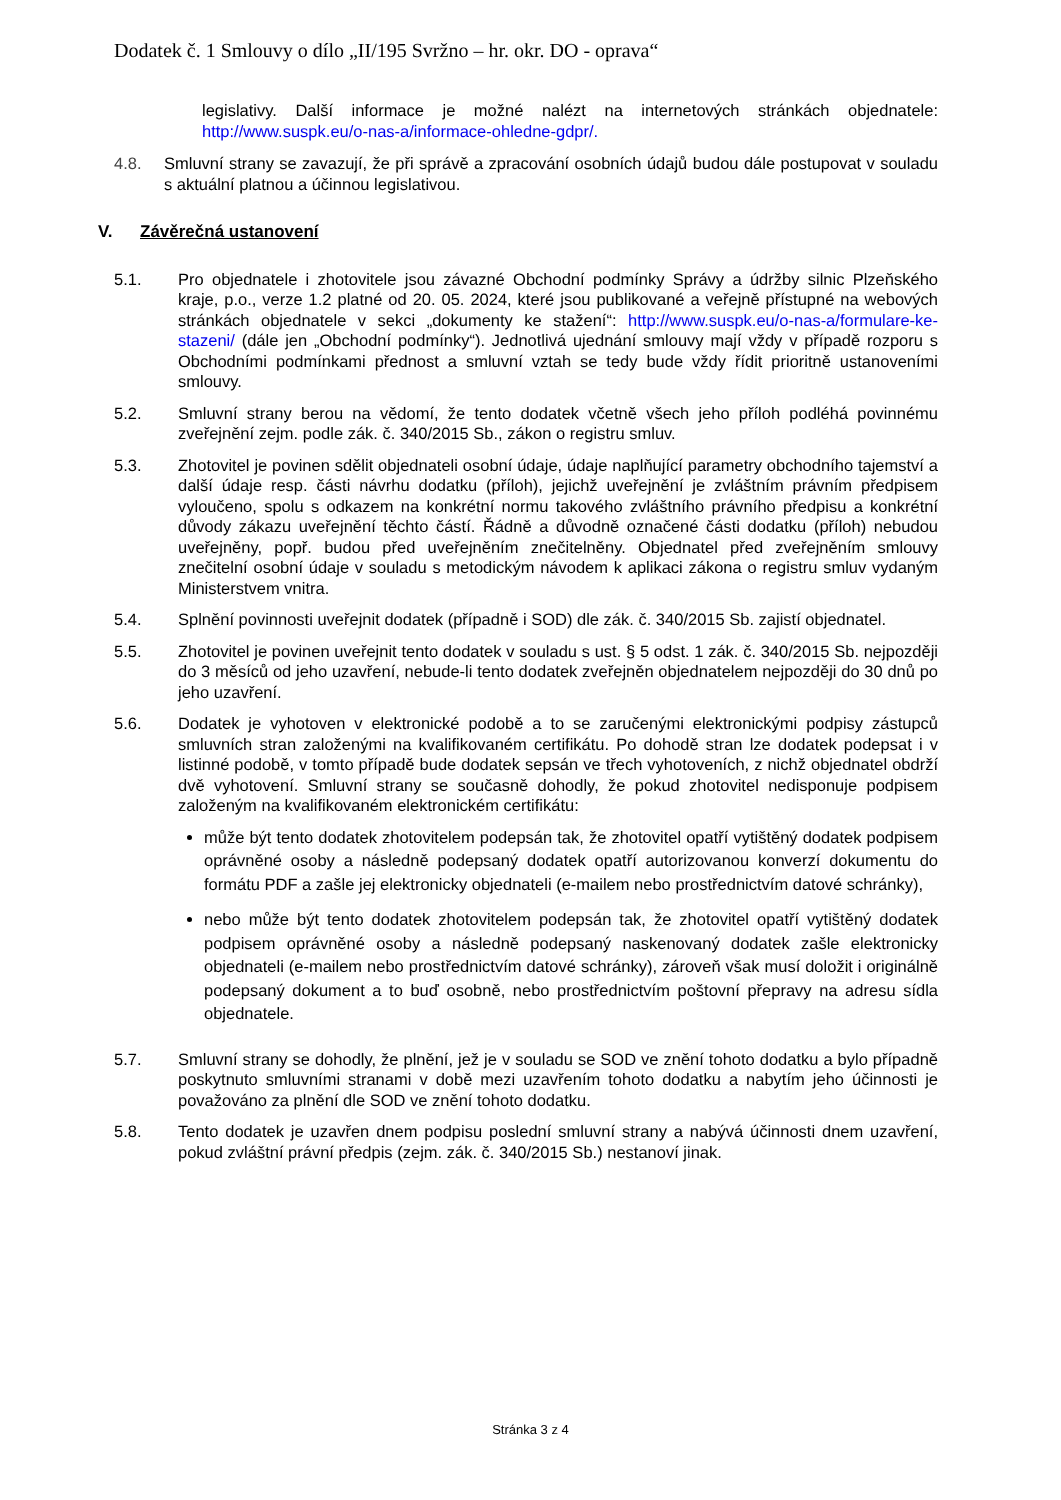Dodatek č. 1 Smlouvy o dílo „II/195 Svržno – hr. okr. DO - oprava“
legislativy. Další informace je možné nalézt na internetových stránkách objednatele: http://www.suspk.eu/o-nas-a/informace-ohledne-gdpr/.
4.8. Smluvní strany se zavazují, že při správě a zpracování osobních údajů budou dále postupovat v souladu s aktuální platnou a účinnou legislativou.
V. Závěrečná ustanovení
5.1. Pro objednatele i zhotovitele jsou závazné Obchodní podmínky Správy a údržby silnic Plzeňského kraje, p.o., verze 1.2 platné od 20. 05. 2024, které jsou publikované a veřejně přístupné na webových stránkách objednatele v sekci „dokumenty ke stažení“: http://www.suspk.eu/o-nas-a/formulare-ke-stazeni/ (dále jen „Obchodní podmínky“). Jednotlivá ujednání smlouvy mají vždy v případě rozporu s Obchodními podmínkami přednost a smluvní vztah se tedy bude vždy řídit prioritně ustanoveními smlouvy.
5.2. Smluvní strany berou na vědomí, že tento dodatek včetně všech jeho příloh podléhá povinnému zveřejnění zejm. podle zák. č. 340/2015 Sb., zákon o registru smluv.
5.3. Zhotovitel je povinen sdělit objednateli osobní údaje, údaje naplňující parametry obchodního tajemství a další údaje resp. části návrhu dodatku (příloh), jejichž uveřejnění je zvláštním právním předpisem vyloučeno, spolu s odkazem na konkrétní normu takového zvláštního právního předpisu a konkrétní důvody zákazu uveřejnění těchto částí. Řádně a důvodně označené části dodatku (příloh) nebudou uveřejněny, popř. budou před uveřejněním znečitelněny. Objednatel před zveřejněním smlouvy znečitelní osobní údaje v souladu s metodickým návodem k aplikaci zákona o registru smluv vydaným Ministerstvem vnitra.
5.4. Splnění povinnosti uveřejnit dodatek (případně i SOD) dle zák. č. 340/2015 Sb. zajistí objednatel.
5.5. Zhotovitel je povinen uveřejnit tento dodatek v souladu s ust. § 5 odst. 1 zák. č. 340/2015 Sb. nejpozději do 3 měsíců od jeho uzavření, nebude-li tento dodatek zveřejněn objednatelem nejpozději do 30 dnů po jeho uzavření.
5.6. Dodatek je vyhotoven v elektronické podobě a to se zaručenými elektronickými podpisy zástupců smluvních stran založenými na kvalifikovaném certifikátu. Po dohodě stran lze dodatek podepsat i v listinné podobě, v tomto případě bude dodatek sepsán ve třech vyhotoveních, z nichž objednatel obdrží dvě vyhotovení. Smluvní strany se současně dohodly, že pokud zhotovitel nedisponuje podpisem založeným na kvalifikovaném elektronickém certifikátu:
může být tento dodatek zhotovitelem podepsán tak, že zhotovitel opatří vytištěný dodatek podpisem oprávněné osoby a následně podepsaný dodatek opatří autorizovanou konverzí dokumentu do formátu PDF a zašle jej elektronicky objednateli (e-mailem nebo prostřednictvím datové schránky),
nebo může být tento dodatek zhotovitelem podepsán tak, že zhotovitel opatří vytištěný dodatek podpisem oprávněné osoby a následně podepsaný naskenovaný dodatek zašle elektronicky objednateli (e-mailem nebo prostřednictvím datové schránky), zároveň však musí doložit i originálně podepsaný dokument a to buď osobně, nebo prostřednictvím poštovní přepravy na adresu sídla objednatele.
5.7. Smluvní strany se dohodly, že plnění, jež je v souladu se SOD ve znění tohoto dodatku a bylo případně poskytnuto smluvními stranami v době mezi uzavřením tohoto dodatku a nabytím jeho účinnosti je považováno za plnění dle SOD ve znění tohoto dodatku.
5.8. Tento dodatek je uzavřen dnem podpisu poslední smluvní strany a nabývá účinnosti dnem uzavření, pokud zvláštní právní předpis (zejm. zák. č. 340/2015 Sb.) nestanoví jinak.
Stránka 3 z 4